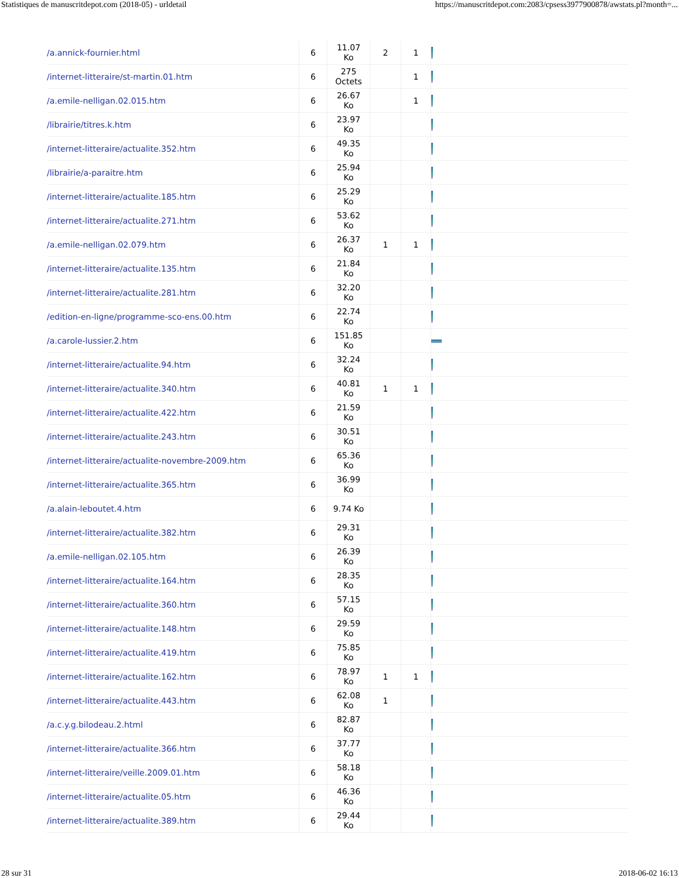Statistiques de manuscritdepot.com (2018-05) - urldetail https://manuscritdepot.com:2083/cpsess3977900878/awstats.pl?month=...
| /a.annick-fournier.html | 6 | 11.07 Ko | 2 | 1 | |
| /internet-litteraire/st-martin.01.htm | 6 | 275 Octets | | 1 | |
| /a.emile-nelligan.02.015.htm | 6 | 26.67 Ko | | 1 | |
| /librairie/titres.k.htm | 6 | 23.97 Ko | | | |
| /internet-litteraire/actualite.352.htm | 6 | 49.35 Ko | | | |
| /librairie/a-paraitre.htm | 6 | 25.94 Ko | | | |
| /internet-litteraire/actualite.185.htm | 6 | 25.29 Ko | | | |
| /internet-litteraire/actualite.271.htm | 6 | 53.62 Ko | | | |
| /a.emile-nelligan.02.079.htm | 6 | 26.37 Ko | 1 | 1 | |
| /internet-litteraire/actualite.135.htm | 6 | 21.84 Ko | | | |
| /internet-litteraire/actualite.281.htm | 6 | 32.20 Ko | | | |
| /edition-en-ligne/programme-sco-ens.00.htm | 6 | 22.74 Ko | | | |
| /a.carole-lussier.2.htm | 6 | 151.85 Ko | | | |
| /internet-litteraire/actualite.94.htm | 6 | 32.24 Ko | | | |
| /internet-litteraire/actualite.340.htm | 6 | 40.81 Ko | 1 | 1 | |
| /internet-litteraire/actualite.422.htm | 6 | 21.59 Ko | | | |
| /internet-litteraire/actualite.243.htm | 6 | 30.51 Ko | | | |
| /internet-litteraire/actualite-novembre-2009.htm | 6 | 65.36 Ko | | | |
| /internet-litteraire/actualite.365.htm | 6 | 36.99 Ko | | | |
| /a.alain-leboutet.4.htm | 6 | 9.74 Ko | | | |
| /internet-litteraire/actualite.382.htm | 6 | 29.31 Ko | | | |
| /a.emile-nelligan.02.105.htm | 6 | 26.39 Ko | | | |
| /internet-litteraire/actualite.164.htm | 6 | 28.35 Ko | | | |
| /internet-litteraire/actualite.360.htm | 6 | 57.15 Ko | | | |
| /internet-litteraire/actualite.148.htm | 6 | 29.59 Ko | | | |
| /internet-litteraire/actualite.419.htm | 6 | 75.85 Ko | | | |
| /internet-litteraire/actualite.162.htm | 6 | 78.97 Ko | 1 | 1 | |
| /internet-litteraire/actualite.443.htm | 6 | 62.08 Ko | 1 | | |
| /a.c.y.g.bilodeau.2.html | 6 | 82.87 Ko | | | |
| /internet-litteraire/actualite.366.htm | 6 | 37.77 Ko | | | |
| /internet-litteraire/veille.2009.01.htm | 6 | 58.18 Ko | | | |
| /internet-litteraire/actualite.05.htm | 6 | 46.36 Ko | | | |
| /internet-litteraire/actualite.389.htm | 6 | 29.44 Ko | | | |
28 sur 31 2018-06-02 16:13